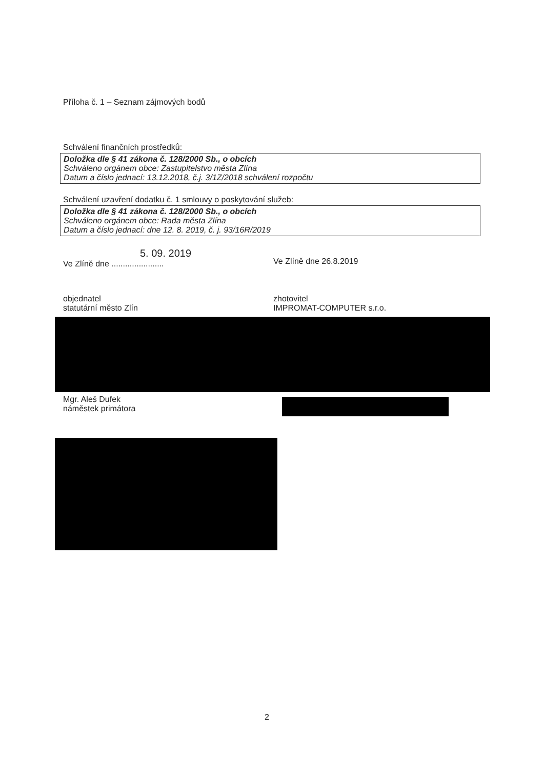Příloha č. 1 – Seznam zájmových bodů
Schválení finančních prostředků:
Doložka dle § 41 zákona č. 128/2000 Sb., o obcích
Schváleno orgánem obce: Zastupitelstvo města Zlína
Datum a číslo jednací: 13.12.2018, č.j. 3/1Z/2018 schválení rozpočtu
Schválení uzavření dodatku č. 1 smlouvy o poskytování služeb:
Doložka dle § 41 zákona č. 128/2000 Sb., o obcích
Schváleno orgánem obce: Rada města Zlína
Datum a číslo jednací: dne 12. 8. 2019, č. j. 93/16R/2019
5. 09. 2019
Ve Zlíně dne .......................
Ve Zlíně dne 26.8.2019
objednatel
statutární město Zlín
zhotovitel
IMPROMAT-COMPUTER s.r.o.
Mgr. Aleš Dufek
náměstek primátora
2